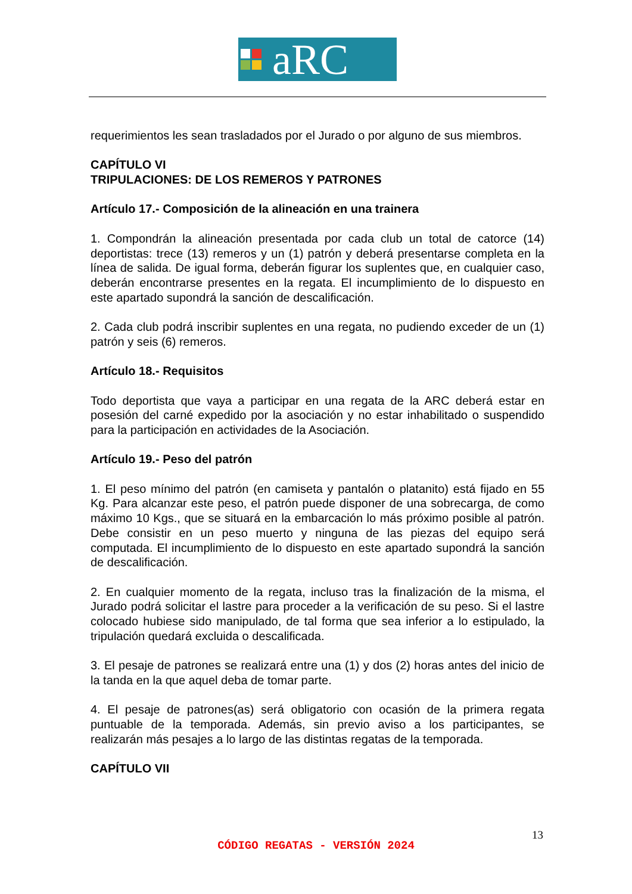aRC
requerimientos les sean trasladados por el Jurado o por alguno de sus miembros.
CAPÍTULO VI
TRIPULACIONES: DE LOS REMEROS Y PATRONES
Artículo 17.- Composición de la alineación en una trainera
1. Compondrán la alineación presentada por cada club un total de catorce (14) deportistas: trece (13) remeros y un (1) patrón y deberá presentarse completa en la línea de salida. De igual forma, deberán figurar los suplentes que, en cualquier caso, deberán encontrarse presentes en la regata. El incumplimiento de lo dispuesto en este apartado supondrá la sanción de descalificación.
2. Cada club podrá inscribir suplentes en una regata, no pudiendo exceder de un (1) patrón y seis (6) remeros.
Artículo 18.- Requisitos
Todo deportista que vaya a participar en una regata de la ARC deberá estar en posesión del carné expedido por la asociación y no estar inhabilitado o suspendido para la participación en actividades de la Asociación.
Artículo 19.- Peso del patrón
1. El peso mínimo del patrón (en camiseta y pantalón o platanito) está fijado en 55 Kg. Para alcanzar este peso, el patrón puede disponer de una sobrecarga, de como máximo 10 Kgs., que se situará en la embarcación lo más próximo posible al patrón. Debe consistir en un peso muerto y ninguna de las piezas del equipo será computada. El incumplimiento de lo dispuesto en este apartado supondrá la sanción de descalificación.
2. En cualquier momento de la regata, incluso tras la finalización de la misma, el Jurado podrá solicitar el lastre para proceder a la verificación de su peso. Si el lastre colocado hubiese sido manipulado, de tal forma que sea inferior a lo estipulado, la tripulación quedará excluida o descalificada.
3. El pesaje de patrones se realizará entre una (1) y dos (2) horas antes del inicio de la tanda en la que aquel deba de tomar parte.
4. El pesaje de patrones(as) será obligatorio con ocasión de la primera regata puntuable de la temporada. Además, sin previo aviso a los participantes, se realizarán más pesajes a lo largo de las distintas regatas de la temporada.
CAPÍTULO VII
13
CÓDIGO REGATAS - VERSIÓN 2024